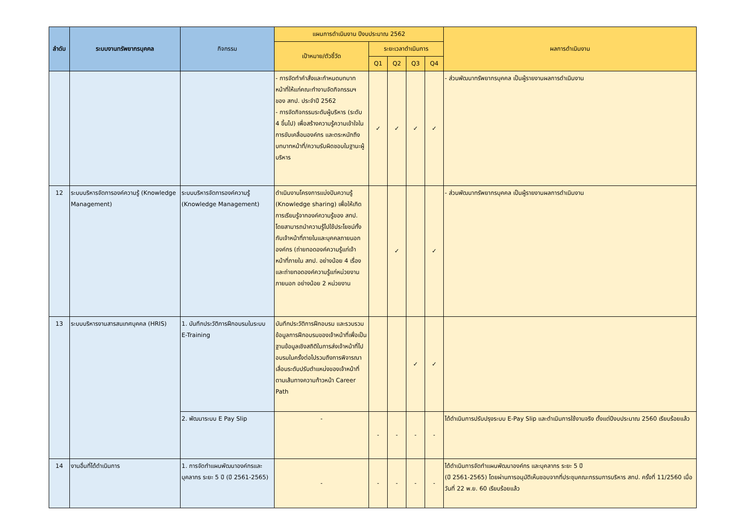| ลำดับ | ระบบงานทรัพยากรบุคคล | กิจกรรม | แผนการดำเนินงาน ปีงบประมาณ 2562 | | | | | ผลการดำเนินงาน |
| --- | --- | --- | --- | --- | --- | --- | --- | --- |
| | | | เป้าหมาย/ตัวชี้วัด | ระยะเวลาดำเนินการ | | | | |
| | | | | Q1 | Q2 | Q3 | Q4 | |
| | | | - การจัดทำคำสั่งและกำหนดบทบาทหน้าที่ให้แก่คณะทำงานจัดกิจกรรมฯ ของ สทป. ประจำปี 2562 - การจัดกิจกรรมระดับผู้บริหาร (ระดับ 4 ขึ้นไป) เพื่อสร้างความรู้ความเข้าใจในการขับเคลื่อนองค์กร และตระหนักถึงบทบาทหน้าที่/ความรับผิดชอบในฐานะผู้บริหาร | ✓ | ✓ | ✓ | ✓ | - ส่วนพัฒนาทรัพยากรบุคคล เป็นผู้รายงานผลการดำเนินงาน |
| 12 | ระบบบริหารจัดการองค์ความรู้ (Knowledge Management) | ระบบบริหารจัดการองค์ความรู้ (Knowledge Management) | ดำเนินงานโครงการแบ่งปันความรู้ (Knowledge sharing) เพื่อให้เกิดการเรียนรู้จากองค์ความรู้ของ สทป. โดยสามารถนำความรู้ไปใช้ประโยชน์ทั้งกับเจ้าหน้าที่ภายในและบุคคลภายนอกองค์กร (ถ่ายทอดองค์ความรู้แก่เจ้าหน้าที่ภายใน สทป. อย่างน้อย 4 เรื่อง และถ่ายทอดองค์ความรู้แก่หน่วยงานภายนอก อย่างน้อย 2 หน่วยงาน | | ✓ | | ✓ | - ส่วนพัฒนาทรัพยากรบุคคล เป็นผู้รายงานผลการดำเนินงาน |
| 13 | ระบบบริหารงานสารสนเทศบุคคล (HRIS) | 1. บันทึกประวัติการฝึกอบรมในระบบ E-Training | บันทึกประวัติการฝึกอบรม และรวบรวมข้อมูลการฝึกอบรมของเจ้าหน้าที่เพื่อเป็นฐานข้อมูลเชิงสถิติในการส่งเจ้าหน้าที่ไปอบรมในครั้งต่อไปรวมถึงการพิจารณาเลื่อนระดับปรับตำแหน่งของเจ้าหน้าที่ตามเส้นทางความก้าวหน้า Career Path | | | ✓ | ✓ | |
| | | 2. พัฒนาระบบ E Pay Slip | - | - | - | - | - | ได้ดำเนินการปรับปรุงระบบ E-Pay Slip และดำเนินการใช้งานจริง ตั้งแต่ปีงบประมาณ 2560 เรียบร้อยแล้ว |
| 14 | งานอื่นที่ได้ดำเนินการ | 1. การจัดทำแผนพัฒนาองค์กรและบุคลากร ระยะ 5 ปี (ปี 2561-2565) | - | - | - | - | - | ได้ดำเนินการจัดทำแผนพัฒนาองค์กร และบุคลากร ระยะ 5 ปี (ปี 2561-2565) โดยผ่านการอนุมัติเห็นชอบจากที่ประชุมคณะกรรมการบริหาร สทป. ครั้งที่ 11/2560 เมื่อวันที่ 22 พ.ย. 60 เรียบร้อยแล้ว |